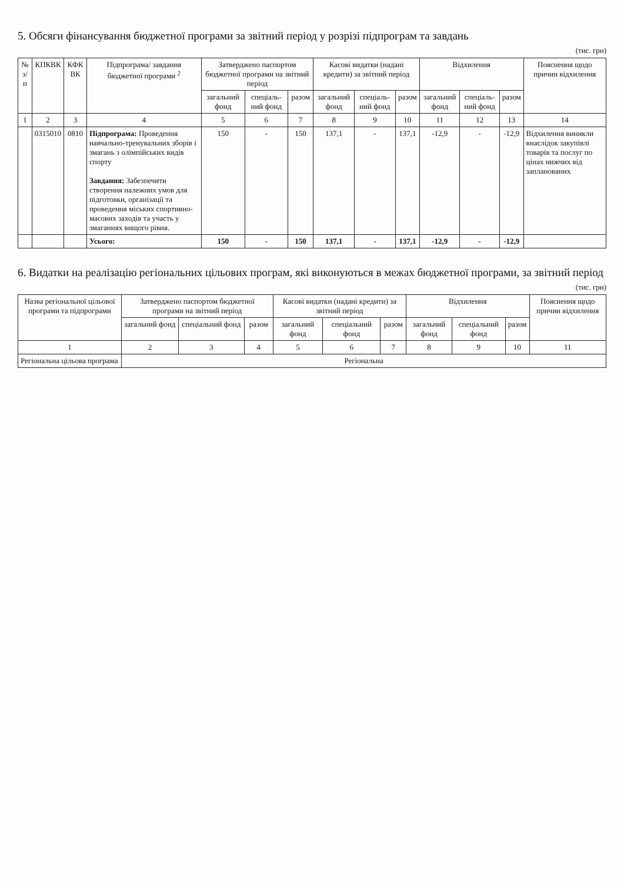5. Обсяги фінансування бюджетної програми за звітний період у розрізі підпрограм та завдань
(тис. грн)
| № з/п | КПКВК | КФК ВК | Підпрограма/ завдання бюджетної програми <sup>2</sup> | Затверджено паспортом бюджетної програми на звітний період | | | Касові видатки (надані кредити) за звітний період | | | Відхилення | | | Пояснення щодо причин відхилення |
| --- | --- | --- | --- | --- | --- | --- | --- | --- | --- | --- | --- | --- | --- |
| | | | | загальний фонд | спеціаль-ний фонд | разом | загальний фонд | спеціаль-ний фонд | разом | загальний фонд | спеціаль-ний фонд | разом | |
| 1 | 2 | 3 | 4 | 5 | 6 | 7 | 8 | 9 | 10 | 11 | 12 | 13 | 14 |
| | 0315010 | 0810 | Підпрограма: Проведення навчально-тренувальних зборів і змагань з олімпійських видів спорту Завдання: Забезпечити створення належних умов для підготовки, організації та проведення міських спортивно-масових заходів та участь у змаганнях вищого рівня. | 150 | - | 150 | 137,1 | - | 137,1 | -12,9 | - | -12,9 | Відхилення виникли внаслідок закупівлі товарів та послуг по цінах нижчих від запланованих |
| | | | Усього: | 150 | - | 150 | 137,1 | - | 137,1 | -12,9 | - | -12,9 | |
6. Видатки на реалізацію регіональних цільових програм, які виконуються в межах бюджетної програми, за звітний період
(тис. грн)
| Назва регіональної цільової програми та підпрограми | Затверджено паспортом бюджетної програми на звітний період | | | Касові видатки (надані кредити) за звітний період | | | Відхилення | | | Пояснення щодо причин відхилення |
| --- | --- | --- | --- | --- | --- | --- | --- | --- | --- | --- |
| | загальний фонд | спеціальний фонд | разом | загальний фонд | спеціальний фонд | разом | загальний фонд | спеціальний фонд | разом | |
| 1 | 2 | 3 | 4 | 5 | 6 | 7 | 8 | 9 | 10 | 11 |
| Регіональна цільова програма | Регіональна | | | | | | | | | |